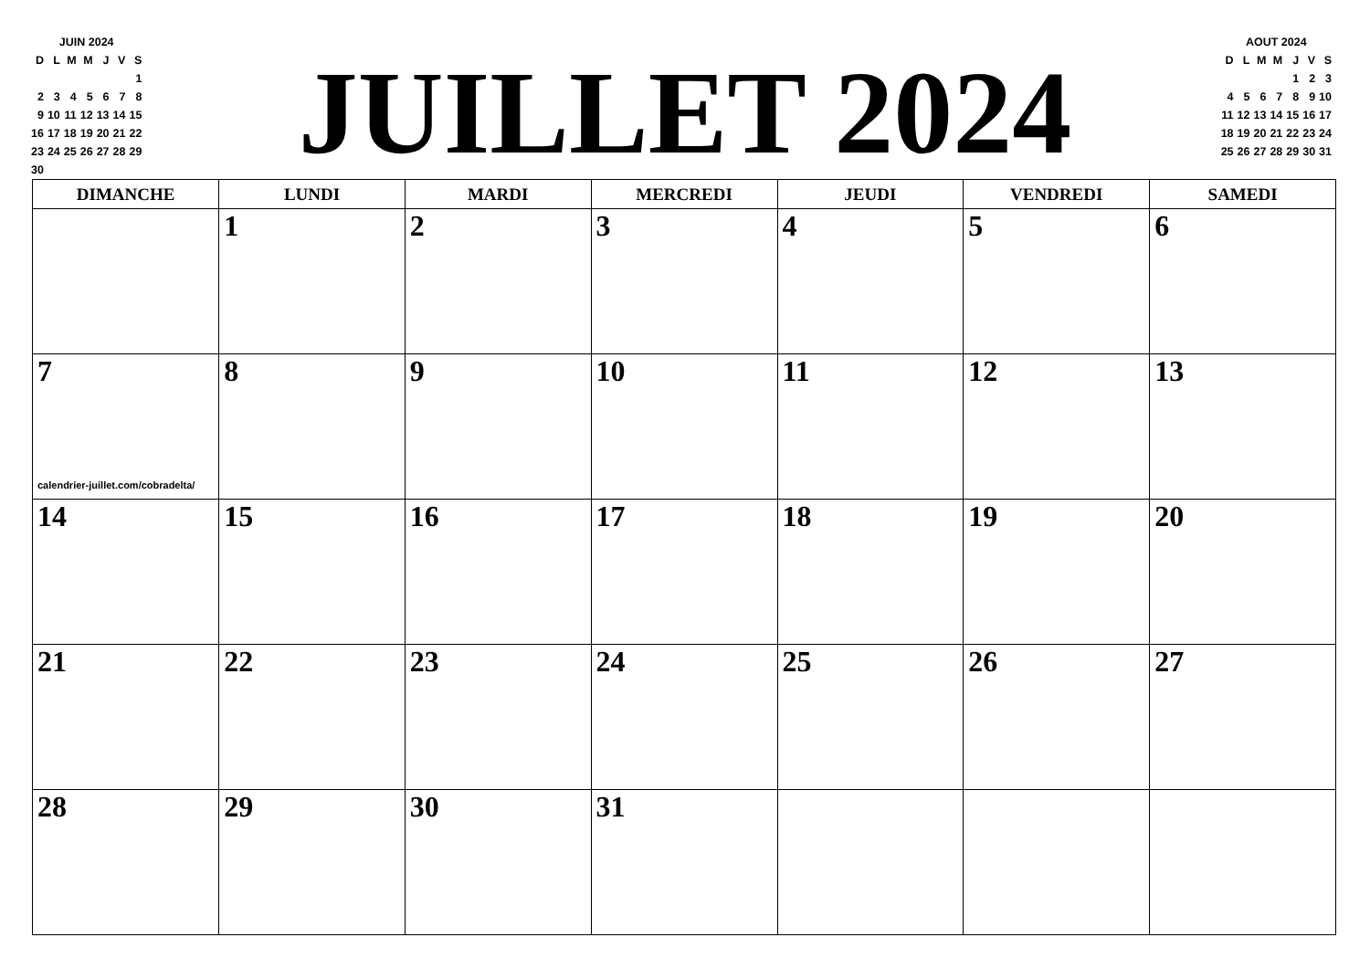| JUIN 2024 | | | | | | |
| D | L | M | M | J | V | S |
| | | | | | | 1 |
| 2 | 3 | 4 | 5 | 6 | 7 | 8 |
| 9 | 10 | 11 | 12 | 13 | 14 | 15 |
| 16 | 17 | 18 | 19 | 20 | 21 | 22 |
| 23 | 24 | 25 | 26 | 27 | 28 | 29 |
| 30 | | | | | | |
JUILLET 2024
| AOUT 2024 | | | | | | |
| D | L | M | M | J | V | S |
| | | | | 1 | 2 | 3 |
| 4 | 5 | 6 | 7 | 8 | 9 | 10 |
| 11 | 12 | 13 | 14 | 15 | 16 | 17 |
| 18 | 19 | 20 | 21 | 22 | 23 | 24 |
| 25 | 26 | 27 | 28 | 29 | 30 | 31 |
| DIMANCHE | LUNDI | MARDI | MERCREDI | JEUDI | VENDREDI | SAMEDI |
| --- | --- | --- | --- | --- | --- | --- |
| | 1 | 2 | 3 | 4 | 5 | 6 |
| 7 calendrier-juillet.com/cobradelta/ | 8 | 9 | 10 | 11 | 12 | 13 |
| 14 | 15 | 16 | 17 | 18 | 19 | 20 |
| 21 | 22 | 23 | 24 | 25 | 26 | 27 |
| 28 | 29 | 30 | 31 | | | |